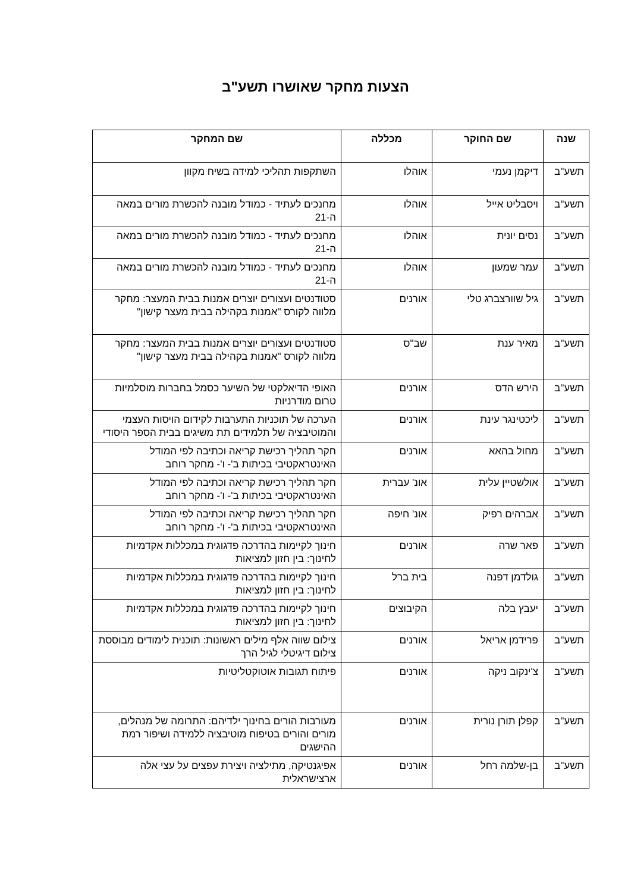הצעות מחקר שאושרו תשע"ב
| שנה | שם החוקר | מכללה | שם המחקר |
| --- | --- | --- | --- |
| תשע"ב | דיקמן נעמי | אוהלו | השתקפות תהליכי למידה בשיח מקוון |
| תשע"ב | ויסבליט אייל | אוהלו | מחנכים לעתיד - כמודל מובנה להכשרת מורים במאה ה-21 |
| תשע"ב | נסים יונית | אוהלו | מחנכים לעתיד - כמודל מובנה להכשרת מורים במאה ה-21 |
| תשע"ב | עמר שמעון | אוהלו | מחנכים לעתיד - כמודל מובנה להכשרת מורים במאה ה-21 |
| תשע"ב | גיל שוורצברג טלי | אורנים | סטודנטים ועצורים יוצרים אמנות בבית המעצר: מחקר מלווה לקורס "אמנות בקהילה בבית מעצר קישון" |
| תשע"ב | מאיר ענת | שב"ס | סטודנטים ועצורים יוצרים אמנות בבית המעצר: מחקר מלווה לקורס "אמנות בקהילה בבית מעצר קישון" |
| תשע"ב | הירש הדס | אורנים | האופי הדיאלקטי של השיער כסמל בחברות מוסלמיות טרום מודרניות |
| תשע"ב | ליכטינגר עינת | אורנים | הערכה של תוכניות התערבות לקידום הויסות העצמי והמוטיבציה של תלמידים תת משיגים בבית הספר היסודי |
| תשע"ב | מחול בהאא | אורנים | חקר תהליך רכישת קריאה וכתיבה לפי המודל האינטראקטיבי בכיתות ב'- ו'- מחקר רוחב |
| תשע"ב | אולשטיין עלית | אונ' עברית | חקר תהליך רכישת קריאה וכתיבה לפי המודל האינטראקטיבי בכיתות ב'- ו'- מחקר רוחב |
| תשע"ב | אברהים רפיק | אונ' חיפה | חקר תהליך רכישת קריאה וכתיבה לפי המודל האינטראקטיבי בכיתות ב'- ו'- מחקר רוחב |
| תשע"ב | פאר שרה | אורנים | חינוך לקיימות בהדרכה פדגוגית במכללות אקדמיות לחינוך: בין חזון למציאות |
| תשע"ב | גולדמן דפנה | בית ברל | חינוך לקיימות בהדרכה פדגוגית במכללות אקדמיות לחינוך: בין חזון למציאות |
| תשע"ב | יעבץ בלה | הקיבוצים | חינוך לקיימות בהדרכה פדגוגית במכללות אקדמיות לחינוך: בין חזון למציאות |
| תשע"ב | פרידמן אריאל | אורנים | צילום שווה אלף מילים ראשונות: תוכנית לימודים מבוססת צילום דיגיטלי לגיל הרך |
| תשע"ב | צ'ינקוב ניקה | אורנים | פיתוח תגובות אוטוקטליטיות |
| תשע"ב | קפלן תורן נורית | אורנים | מעורבות הורים בחינוך ילדיהם: התרומה של מנהלים, מורים והורים בטיפוח מוטיבציה ללמידה ושיפור רמת ההישגים |
| תשע"ב | בן-שלמה רחל | אורנים | אפיגנטיקה, מתילציה ויצירת עפצים על עצי אלה ארצישראלית |